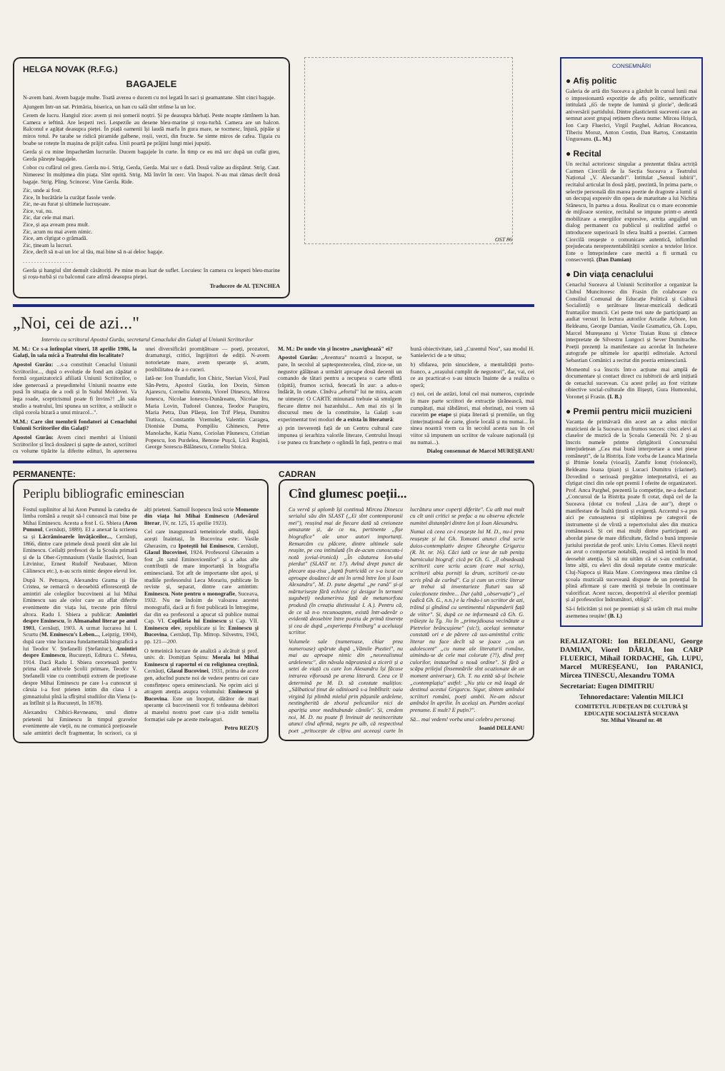HELGA NOVAK (R.F.G.)
BAGAJELE
N-avem bani. Avem bagaje multe. Toată averea o ducem cu noi legată în saci și geamantane. Sînt cinci bagaje.
Ajungem într-un sat. Primăria, biserica, un han cu sală sînt strînse la un loc.
Cerem de lucru. Hangiul zice: avem și noi șomerii noștri. Și pe deasupra bărbați. Peste noapte rămînem la han. Camera e ieftină. Are lespezi reci. Lespezile au desene bleu-marine și roșu-turbă. Camera are un balcon. Balconul e agățat deasupra pieței. În piață oamenii își laudă marfa în gura mare, se tocmesc, înjură, pipăie și miros totul. Pe tarabe se ridică piramide galbene, roșii, verzi, din fructe. Se simte miros de cafea. Tigaia cu boabe se rotește în mașina de prăjit cafea. Unii poartă pe prăjini lungi miei jupuiți.
Gerda și cu mine împachetăm lucrurile. Ducem bagajele în curte. În timp ce eu mă urc după un cufăr greu, Gerda păzește bagajele.
Cobor cu cufărul cel greu. Gerda nu-i. Strig, Gerda, Gerda. Mai urc o dată. Două valize au dispărut. Strig. Caut. Nimeresc în mulțimea din piața. Sînt oprită. Strig. Mă învîrt în cerc. Vin înapoi. N-au mai rămas decît două bagaje. Strig. Pling. Scincesc. Vine Gerda. Ride.
Zic, unde ai fost.
Zice, în bucătărie la curățat fasole verde.
Zic, ne-au furat și ultimele lucrușoare.
Zice, vai, nu.
Zic, dar cele mai mari.
Zice, și așa aveam prea mult.
Zic, acum nu mai avem nimic.
Zice, am cîștigat o grămadă.
Zic, țineam la lucruri.
Zice, decît să n-ai un loc al tău, mai bine să n-ai deloc bagaje.
. . . . . . . . . . . . . . . . . .
Gerda și hangiul sînt demult căsătoriți. Pe mine m-au luat de suflet. Locuiesc în camera cu lespezi bleu-marine și roșu-turbă și cu balconul care atîrnă deasupra pieței.
Traducere de Al. ȚENCHEA
OST 86
„Noi, cei de azi..."
Interviu cu scriitorul Apostol Gurău, secretarul Cenaclului din Galați al Uniunii Scriitorilor
M. M.: Ce s-a întîmplat vineri, 18 aprilie 1986, la Galați, în sala mică a Teatrului din localitate?
Apostol Gurău: ...s-a constituit Cenaclul Uniunii Scriitorilor..., după o evoluție de fond am căpătat o formă organizatorică afiliată Uniunii Scriitorilor, o idee generoasă a președintelui Uniunii noastre este pusă în situația de a rodi și în Sudul Moldovei. Va lega roade, scepticismul poate fi învins?! „În sala studio a teatrului, îmi spunea un scriitor, a strălucit o clipă corola bizară a unui miracol...".
M.M.: Care sînt membrii fondatori ai Cenaclului Uniunii Scriitorilor din Galați?
Apostol Gurău: Avem cinci membri ai Uniunii Scriitorilor și încă douăzeci și șapte de autori, scriitori cu volume tipărite la diferite edituri, în așternerea unei diversificări promițătoare — poeți, prozatori, dramaturgi, critici, îngrijitori de ediții. N-avem notorietate mare, avem speranțe și, acum, posibilitatea de a o cuceri.
Iată-ne: Ion Trandafir, Ion Chiric, Sterian Vicol, Paul Sân-Petru, Apostol Gurău, Ion Dorin, Simon Ajarescu, Corneliu Antoniu, Viorel Dinescu, Mircea Ionescu, Nicolae Ionescu-Dunăreanu, Nicolae Itu, Maria Lovin, Tudorel Oancea, Teodor Parapiru, Maria Petra, Dan Plăeșu, Ion Trif Pleșa, Dumitru Tiutiuca, Constantin Vremuleț, Valentin Caragea, Dionisie Duma, Pompiliu Ghinescu, Petre Manolache, Katia Nanu, Coriolan Păunescu, Cristian Popescu, Ion Purdelea, Benone Pușcă, Lică Rugină, George Sorescu-Bălănescu, Corneliu Stoica.
M. M.: De unde vin și încotro „navighează" ei?
Apostol Gurău: „Aventura" noastră a început, se pare, în secolul al șaptesprezecelea, cînd, zice-se, un negustor gălățean a urmărit aproape două decenii un comando de tătari pentru a recupera o carte sfîntă (răpită), frumos scrisă, ferecată în aur: a adus-o îndărăt, în cetate. Cîndva „efortul" lui ne mira, acum ne uimește: O CARTE minunată trebuie să smulgem fiecare dintre noi hazardului... Am mai zis și în discursul meu de la constituire, la Galați s-au experimentat trei moduri de a exista în literatură:
a) prin ireverență față de un Centru cultural care impunea și ierarhiza valorile literare, Centrului însuși i se punea cu franchețe o oglindă în față, pentru o mai bună obiectivitate, iată „Curentul Nou", sau modul H. Sanielevici de a te situa;
b) sfidarea, prin sinucidere, a mentalității porto-franco, a „orașului cumplit de negustori", dar, vai, cei ce au practicat-o s-au sinucis înainte de a realiza o operă;
c) noi, cei de astăzi, lotul cel mai numeros, cuprinde în mare parte scriitori de extracție țărănească, mai cumpătați, mai răbdători, mai obstinați, noi vrem să cucerim pe etape și piața literară și premiile, un tîrg (inter)național de carte, glorie locală și nu numai... În sinea noastră vrem ca în secolul acesta sau în cel viitor să impunem un scriitor de valoare națională (și nu numai...).
Dialog consemnat de Marcel MUREȘEANU
PERMANENȚE:
Periplu bibliografic eminescian
Fostul suplinitor al lui Aron Pumnul la catedra de limba română a reușit să-l cunoască mai bine pe Mihai Eminescu. Acesta a fost I. G. Sbiera (Aron Pumnul, Cernăuți, 1889). El a anexat la scrierea sa și Lăcrămioarele învățăceilor..., Cernăuți, 1866, dintre care primele două poezii sînt ale lui Eminescu. Ceilalți profesori de la Școala primară și de la Ober-Gymnasium (Vasile Ilasivici, Ioan Litviniuc, Ernest Rudolf Neubauer, Miron Călinescu etc.), n-au scris nimic despre elevul lor.
După N. Petrașcu, Alexandru Grama și Ilie Cristea, se remarcă o deosebită eflorescență de amintiri ale colegilor bucovineni ai lui Mihai Eminescu sau ale celor care au aflat diferite evenimente din viața lui, trecute prin filtrul altora. Radu I. Sbiera a publicat: Amintiri despre Eminescu, în Almanahul literar pe anul 1903, Cernăuți, 1903. A urmat lucrarea lui I. Scurtu (M. Eminescu's Leben..., Leipzig, 1904), după care vine lucrarea fundamentală biografică a lui Teodor V. Ștefanelli (Ștefaniuc), Amintiri despre Eminescu, București, Editura C. Sfetea, 1914. Dacă Radu I. Sbiera cercetează pentru prima dată arhivele Școlii primare, Teodor V. Ștefanelli vine cu contribuții extrem de prețioase despre Mihai Eminescu pe care l-a cunoscut și căruia i-a fost prieten intim din clasa I a gimnaziului pînă la sfîrșitul studiilor din Viena (s-au întîlnit și la București, în 1878).
Alexandru Chibici-Revneanu, unul dintre prietenii lui Eminescu în timpul gravelor evenimente ale vieții, nu ne comunică prețioasele sale amintiri decît fragmentar, în scrisori, ca și alți prieteni. Samuil Isopescu însă scrie Momente din viața lui Mihai Eminescu (Adevărul literar, IV, nr. 125, 15 aprilie 1923).
Cel care inaugurează temeinicele studii, după acești înaintași, în Bucovina este: Vasile Gherasim, cu Ipoteștii lui Eminescu, Cernăuți, Glasul Bucovinei, 1924. Profesorul Gherasim a fost „în satul Eminovicenilor" și a adus alte contribuții de mare importanță în biografia eminesciană. Tot atît de importante sînt apoi, și studiile profesorului Leca Morariu, publicate în reviste și, separat, dintre care amintim: Eminescu. Note pentru o monografie, Suceava, 1932. Nu ne îndoim de valoarea acestei monografii, dacă ar fi fost publicată în întregime, dar din ea profesorul a apucat să publice numai Cap. VI. Copilăria lui Eminescu și Cap. VII. Eminescu elev, republicate și în: Eminescu și Bucovina, Cernăuți, Tip. Mitrop. Silvestru, 1943, pp. 121—200.
O temeinică lucrare de analiză a alcătuit și prof. univ. dr. Domițian Spinu: Morala lui Mihai Eminescu și raportul ei cu religiunea creștină, Cernăuți, Glasul Bucovinei, 1931, prima de acest gen, aducînd puncte noi de vedere pentru cei care consfințesc opera eminesciană. Ne oprim aici și atragem atenția asupra volumului: Eminescu și Bucovina. Este un început, dătător de mari speranțe că bucovinenii vor fi totdeauna debitori ai marelui nostru poet care și-a zidit temelia formației sale pe aceste meleaguri.
Petru REZUȘ
CADRAN
Cînd glumesc poeții...
Cu vervă și aplomb își continuă Mircea Dinescu serialul său din SLAST („Ei sînt contemporanii mei"), reușind mai de fiecare dată să creioneze amuzante și, de ce nu, pertinente „fișe biografice" ale unor autori importanți. Remarcăm cu plăcere, dintre ultimele sale reușite, pe cea intitulată (în de-acum cunoscuta-i notă jovial-ironică) „În căutarea Ion-ului pierdut" (SLAST nr. 17). Avînd drept punct de plecare așa-zisa „luptă fratricidă ce s-a iscat cu aproape douăzeci de ani în urmă între Ion și Ioan Alexandru", M. D. pune degetul „pe rană" și-și mărturisește fără echivoc (și desigur în termeni șugubeți) nedumerirea față de metamorfoza produsă (în creația distinsului I. A.). Pentru că, de ce să n-o recunoaștem, există într-adevăr o evidentă deosebire între poezia de primă tinerețe și cea de după „experiența Freiburg" a aceluiași scriitor.
Volumele sale (numeroase, chiar prea numeroase) apărute după „Vămile Pustiei", nu mai au aproape nimic din „neorealismul ardelenesc", din năvala năprasnică a zicerii și a setei de viață cu care Ion Alexandru își făcuse intrarea viforoasă pe arena literară. Ceea ce îl determină pe M. D. să constate malițios: „Sălbaticul ținut de odinioară s-a îmblînzit: oaia virgină își plimbă mielul prin pășunile ardelene, nestingherită de zborul pelicanilor nici de apariția unor meditabunde cămile". Și, credem noi, M. D. nu poate fi învinuit de nesinceritate atunci cînd afirmă, negru pe alb, că respectivul poet „pritocește de cîțiva ani aceeași carte în lucrătura unor coperți diferite". Cu atît mai mult cu cît unii critici se prefac a nu observa efectele numitei distanțări dintre Ion și Ioan Alexandru.
Numai că ceea ce-i reușește lui M. D., nu-i prea reușește și lui Gh. Tomozei atunci cînd scrie duios-contemplativ despre Gheorghe Grigurcu (R. lit. nr. 16). Căci iată ce iese de sub penița harnicului biograf: cică pe Gh. G. „îl obsedează scriitorii care scriu acum (care mai scriu), scriitorii abia porniți la drum, scriitorii ce-au scris pînă de curînd". Ca și cum un critic literar ar trebui să inventarieze fluturi sau să colecționeze timbre... Dar (altă „observație") „el (adică Gh. G., n.n.) e la rîndu-i un scriitor de azi, trăind și gîndind cu sentimentul răspunderii față de viitor". Și, după ce ne informează că Gh. G. trăiește la Tg. Jiu în „primejdioasa vecinătate a Pietrelor brâncușiene" (sic!), același semnatar constată ori e de părere că sus-amintitul critic literar nu face decît să se joace „ca un adolescent" „cu nume ale literaturii române, uimindu-se de cele mai colorate (?!), dînd preț culorilor, instaurînd o nouă ordine". Și fără a scăpa prilejul (însemnările sînt ocazionate de un moment aniversar), Gh. T. nu ezită să-și încheie „contemplația" astfel: „Nu știu ce mă leagă de destinul acestui Grigurcu. Sigur, sîntem amîndoi scriitori români, poeți ambii. Ne-am născut amîndoi în aprilie. În același an. Purtăm același prenume. E mult? E puțin?".
Să... mai vedem! vorba unui celebru personaj.
Ioanid DELEANU
CONSEMNĂRI
● Afiș politic
Galeria de artă din Suceava a găzduit în cursul lunii mai o impresionantă expoziție de afiș politic, semnificativ intitulată „65 de trepte de lumină și glorie", dedicată aniversării partidului. Dintre plasticienii suceveni care au semnat acest grupaj reținem cîteva nume: Mircea Hrișcă, Ion Carp Fluerici, Virgil Parghel, Adrian Bocancea, Tiberiu Moruz, Anton Costin, Dan Bartoș, Constantin Ungureanu. (L. M.)
● Recital
Un recital actoricesc singular a prezentat tînăra actriță Carmen Ciorcilă de la Secția Suceava a Teatrului Național „V. Alecsandri". Intitulat „Sensul iubirii", recitalul articulat în două părți, prezintă, în prima parte, o selecție personală din marea poezie de dragoste a lumii și un decupaj expresiv din opera de maturitate a lui Nichita Stănescu, în partea a doua. Realizat cu o mare economie de mijloace scenice, recitalul se impune printr-o atentă mobilizare a energiilor expresive, actrița angajînd un dialog permanent cu publicul și realizînd astfel o introducere superioară în sfera înaltă a poeziei. Carmen Ciorcilă reușește o comunicare autentică, infirmînd prejudecata nereprezentabilității scenice a textelor lirice. Este o întreprindere care merită a fi urmată cu consecvență. (Dan Damian)
● Din viața cenaclului
Cenaclul Suceava al Uniunii Scriitorilor a organizat la Clubul Muncitoresc din Frasin (în colaborare cu Consiliul Comunal de Educație Politică și Cultură Socialistă) o șezătoare literar-muzicală dedicată fruntașilor muncii. Cei peste trei sute de participanți au audiat versuri în lectura autorilor Arcadie Arbore, Ion Beldeanu, George Damian, Vasile Gramaticu, Gh. Lupu, Marcel Mureșeanu și Victor Traian Rusu și cîntece interpretate de Silvestru Lungoci și Sever Dumitrache. Poeții prezenți la manifestare au acordat în încheiere autografe pe ultimele lor apariții editoriale. Actorul Sebastian Comănici a recitat din poezia eminesciană.
Momentul s-a înscris într-o acțiune mai amplă de documentare și contact direct cu iubitorii de artă inițiată de cenaclul sucevean. Cu acest prilej au fost vizitate obiective social-culturale din Ilișești, Gura Humorului, Voroneț și Frasin. (I. B.)
● Premii pentru micii muzicieni
Vacanța de primăvară din acest an a adus micilor muzicieni de la Suceava un frumos succes: cinci elevi ai claselor de muzică de la Școala Generală Nr. 2 și-au înscris numele printre cîștigătorii Concursului interjudețean „Cea mai bună interpretare a unei piese românești", de la Bistrița. Este vorba de Leanca Marinela și Iftimie Ionela (vioară), Zamfir Ionuț (violoncel), Beldeanu Ioana (pian) și Lucaci Dumitru (clarinet). Dovedind o serioasă pregătire interpretativă, ei au cîștigat cinci din cele opt premii I oferite de organizatori. Prof. Anca Parghel, prezentă la competiție, ne-a declarat: „Concursul de la Bistrița poate fi cotat, după cel de la Suceava (dotat cu trofeul „Lira de aur"), drept o manifestare de înaltă ținută și exigență. Accentul s-a pus aici pe cunoașterea și stăpînirea pe categorii de instrumente și de vîrstă a repertoriului ales din muzica românească. Și cei mai mulți dintre participanți au abordat piese de mare dificultate, făcînd o bună impresie juriului prezidat de prof. univ. Liviu Comes. Elevii noștri au avut o comportare notabilă, reușind să rețină în mod deosebit atenția. Și să nu uităm că ei s-au confruntat, între alții, cu elevi din două reputate centre muzicale: Cluj-Napoca și Baia Mare. Convingerea mea rămîne că școala muzicală suceveană dispune de un potențial în plină afirmare și care merită și trebuie în continuare valorificat. Acest succes, deopotrivă al elevilor premiați și al profesorilor îndrumători, obligă".
Să-i felicităm și noi pe premiați și să urăm cît mai multe asemenea reușite! (B. I.)
REALIZATORI: Ion BELDEANU, George DAMIAN, Viorel DÂRJA, Ion CARP FLUERICI, Mihail IORDACHE, Gh. LUPU, Marcel MUREȘEANU, Ion PARANICI, Mircea TINESCU, Alexandru TOMA
Secretariat: Eugen DIMITRIU
Tehnoredactare: Valentin MILICI
COMITETUL JUDEȚEAN DE CULTURĂ ȘI EDUCAȚIE SOCIALISTĂ SUCEAVA
Str. Mihai Viteazul nr. 48